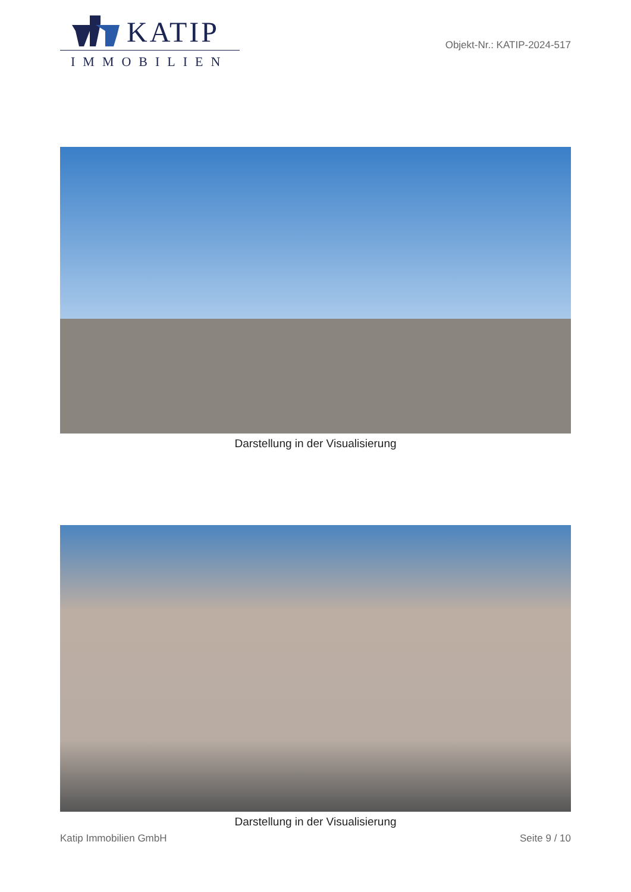KATIP
IMMOBILIEN
Objekt-Nr.: KATIP-2024-517
Darstellung in der Visualisierung
Darstellung in der Visualisierung
Katip Immobilien GmbH Seite 9 / 10